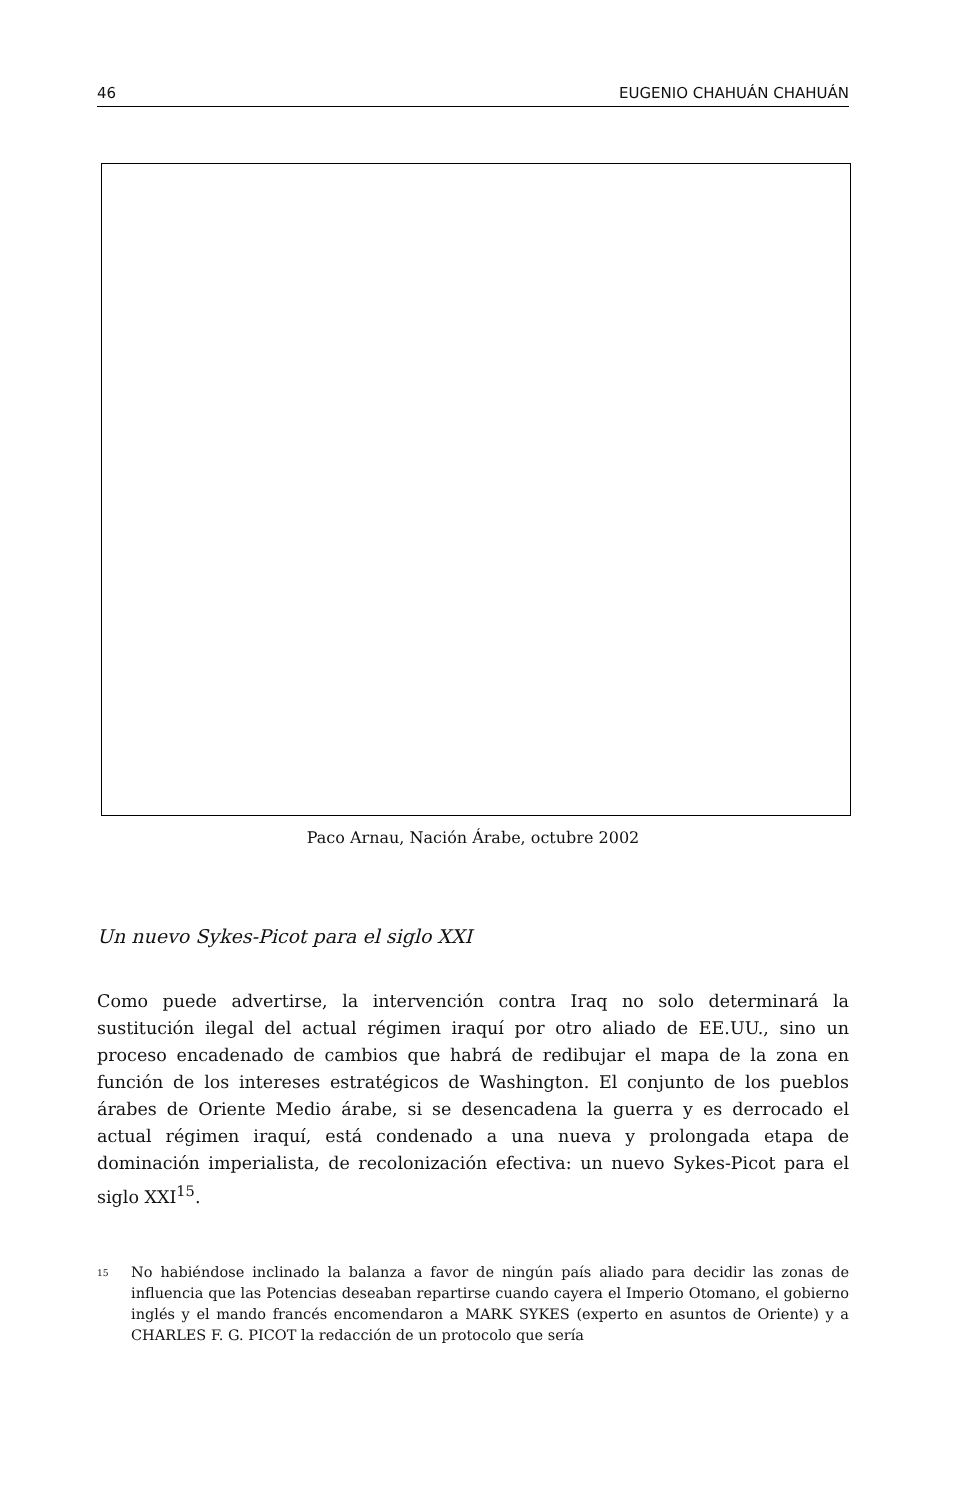46 EUGENIO CHAHUÁN CHAHUÁN
Paco Arnau, Nación Árabe, octubre 2002
Un nuevo Sykes-Picot para el siglo XXI
Como puede advertirse, la intervención contra Iraq no solo determinará la sustitución ilegal del actual régimen iraquí por otro aliado de EE.UU., sino un proceso encadenado de cambios que habrá de redibujar el mapa de la zona en función de los intereses estratégicos de Washington. El conjunto de los pueblos árabes de Oriente Medio árabe, si se desencadena la guerra y es derrocado el actual régimen iraquí, está condenado a una nueva y prolongada etapa de dominación imperialista, de recolonización efectiva: un nuevo Sykes-Picot para el siglo XXI<sup>15</sup>.
<sup>15</sup> No habiéndose inclinado la balanza a favor de ningún país aliado para decidir las zonas de influencia que las Potencias deseaban repartirse cuando cayera el Imperio Otomano, el gobierno inglés y el mando francés encomendaron a MARK SYKES (experto en asuntos de Oriente) y a CHARLES F. G. PICOT la redacción de un protocolo que sería